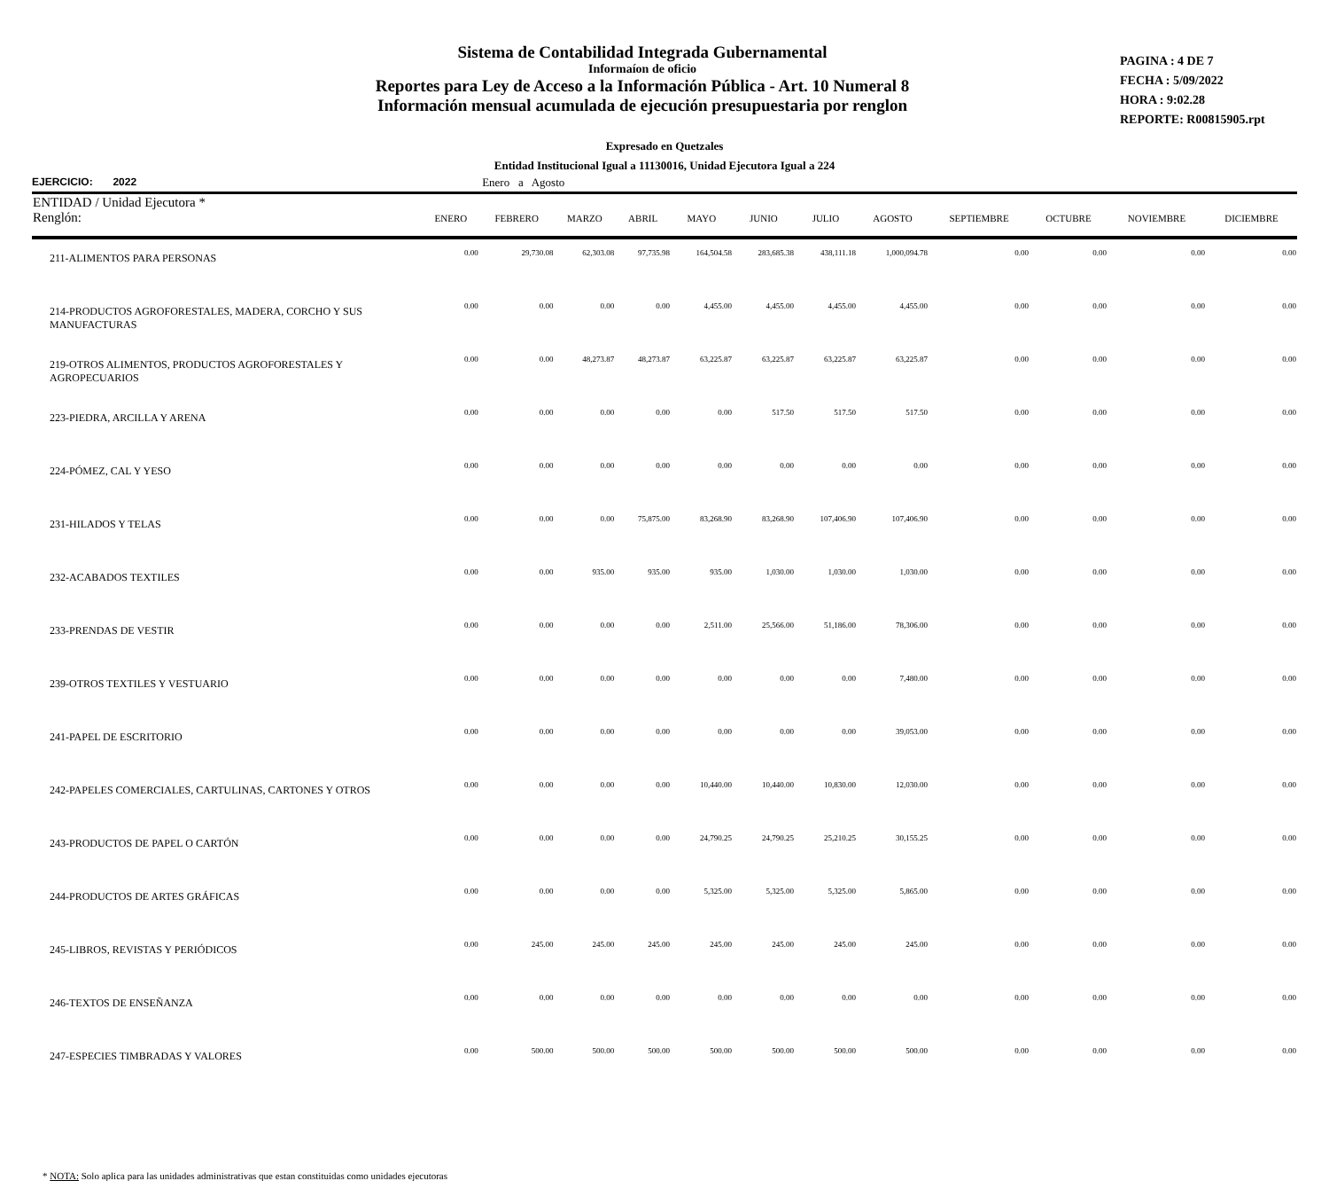Sistema de Contabilidad Integrada Gubernamental
Informaíon de oficio
Reportes para Ley de Acceso a la Información Pública - Art. 10 Numeral 8
Información mensual acumulada de ejecución presupuestaria por renglon
PAGINA : 4 DE 7
FECHA : 5/09/2022
HORA : 9:02.28
REPORTE: R00815905.rpt
Expresado en Quetzales
Entidad Institucional Igual a 11130016, Unidad Ejecutora Igual a 224
EJERCICIO: 2022 Enero a Agosto
| ENTIDAD / Unidad Ejecutora * Renglón: | ENERO | FEBRERO | MARZO | ABRIL | MAYO | JUNIO | JULIO | AGOSTO | SEPTIEMBRE | OCTUBRE | NOVIEMBRE | DICIEMBRE |
| --- | --- | --- | --- | --- | --- | --- | --- | --- | --- | --- | --- | --- |
| 211-ALIMENTOS PARA PERSONAS | 0.00 | 29,730.08 | 62,303.08 | 97,735.98 | 164,504.58 | 283,685.38 | 438,111.18 | 1,000,094.78 | 0.00 | 0.00 | 0.00 | 0.00 |
| 214-PRODUCTOS AGROFORESTALES, MADERA, CORCHO Y SUS MANUFACTURAS | 0.00 | 0.00 | 0.00 | 0.00 | 4,455.00 | 4,455.00 | 4,455.00 | 4,455.00 | 0.00 | 0.00 | 0.00 | 0.00 |
| 219-OTROS ALIMENTOS, PRODUCTOS AGROFORESTALES Y AGROPECUARIOS | 0.00 | 0.00 | 48,273.87 | 48,273.87 | 63,225.87 | 63,225.87 | 63,225.87 | 63,225.87 | 0.00 | 0.00 | 0.00 | 0.00 |
| 223-PIEDRA, ARCILLA Y ARENA | 0.00 | 0.00 | 0.00 | 0.00 | 0.00 | 517.50 | 517.50 | 517.50 | 0.00 | 0.00 | 0.00 | 0.00 |
| 224-PÓMEZ, CAL Y YESO | 0.00 | 0.00 | 0.00 | 0.00 | 0.00 | 0.00 | 0.00 | 0.00 | 0.00 | 0.00 | 0.00 | 0.00 |
| 231-HILADOS Y TELAS | 0.00 | 0.00 | 0.00 | 75,875.00 | 83,268.90 | 83,268.90 | 107,406.90 | 107,406.90 | 0.00 | 0.00 | 0.00 | 0.00 |
| 232-ACABADOS TEXTILES | 0.00 | 0.00 | 935.00 | 935.00 | 935.00 | 1,030.00 | 1,030.00 | 1,030.00 | 0.00 | 0.00 | 0.00 | 0.00 |
| 233-PRENDAS DE VESTIR | 0.00 | 0.00 | 0.00 | 0.00 | 2,511.00 | 25,566.00 | 51,186.00 | 78,306.00 | 0.00 | 0.00 | 0.00 | 0.00 |
| 239-OTROS TEXTILES Y VESTUARIO | 0.00 | 0.00 | 0.00 | 0.00 | 0.00 | 0.00 | 0.00 | 7,480.00 | 0.00 | 0.00 | 0.00 | 0.00 |
| 241-PAPEL DE ESCRITORIO | 0.00 | 0.00 | 0.00 | 0.00 | 0.00 | 0.00 | 0.00 | 39,053.00 | 0.00 | 0.00 | 0.00 | 0.00 |
| 242-PAPELES COMERCIALES, CARTULINAS, CARTONES Y OTROS | 0.00 | 0.00 | 0.00 | 0.00 | 10,440.00 | 10,440.00 | 10,830.00 | 12,030.00 | 0.00 | 0.00 | 0.00 | 0.00 |
| 243-PRODUCTOS DE PAPEL O CARTÓN | 0.00 | 0.00 | 0.00 | 0.00 | 24,790.25 | 24,790.25 | 25,210.25 | 30,155.25 | 0.00 | 0.00 | 0.00 | 0.00 |
| 244-PRODUCTOS DE ARTES GRÁFICAS | 0.00 | 0.00 | 0.00 | 0.00 | 5,325.00 | 5,325.00 | 5,325.00 | 5,865.00 | 0.00 | 0.00 | 0.00 | 0.00 |
| 245-LIBROS, REVISTAS Y PERIÓDICOS | 0.00 | 245.00 | 245.00 | 245.00 | 245.00 | 245.00 | 245.00 | 245.00 | 0.00 | 0.00 | 0.00 | 0.00 |
| 246-TEXTOS DE ENSEÑANZA | 0.00 | 0.00 | 0.00 | 0.00 | 0.00 | 0.00 | 0.00 | 0.00 | 0.00 | 0.00 | 0.00 | 0.00 |
| 247-ESPECIES TIMBRADAS Y VALORES | 0.00 | 500.00 | 500.00 | 500.00 | 500.00 | 500.00 | 500.00 | 500.00 | 0.00 | 0.00 | 0.00 | 0.00 |
* NOTA: Solo aplica para las unidades administrativas que estan constituidas como unidades ejecutoras